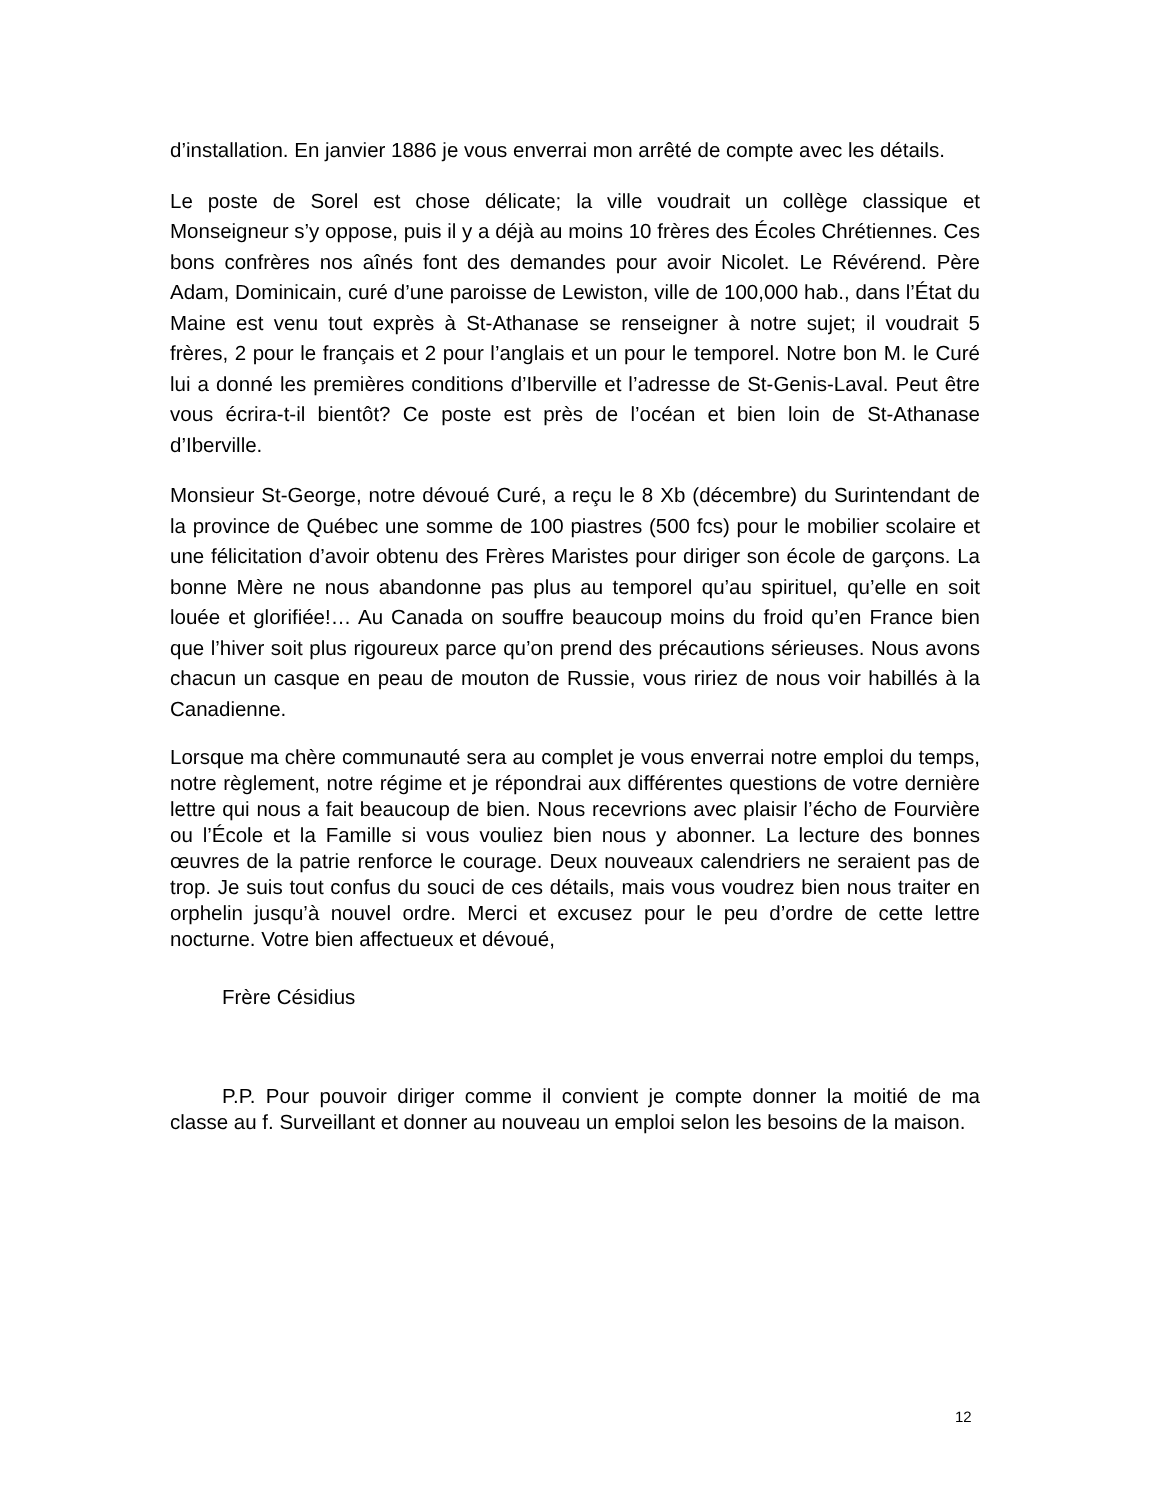d’installation. En janvier 1886 je vous enverrai mon arrêté de compte avec les détails.
Le poste de Sorel est chose délicate; la ville voudrait un collège classique et Monseigneur s’y oppose, puis il y a déjà au moins 10 frères des Écoles Chrétiennes. Ces bons confrères nos aînés font des demandes pour avoir Nicolet. Le Révérend. Père Adam, Dominicain, curé d’une paroisse de Lewiston, ville de 100,000 hab., dans l’État du Maine est venu tout exprès à St-Athanase se renseigner à notre sujet; il voudrait 5 frères, 2 pour le français et 2 pour l’anglais et un pour le temporel. Notre bon M. le Curé lui a donné les premières conditions d’Iberville et l’adresse de St-Genis-Laval. Peut être vous écrira-t-il bientôt? Ce poste est près de l’océan et bien loin de St-Athanase d’Iberville.
Monsieur St-George, notre dévoué Curé, a reçu le 8 Xb (décembre) du Surintendant de la province de Québec une somme de 100 piastres (500 fcs) pour le mobilier scolaire et une félicitation d’avoir obtenu des Frères Maristes pour diriger son école de garçons. La bonne Mère ne nous abandonne pas plus au temporel qu’au spirituel, qu’elle en soit louée et glorifiée!… Au Canada on souffre beaucoup moins du froid qu’en France bien que l’hiver soit plus rigoureux parce qu’on prend des précautions sérieuses. Nous avons chacun un casque en peau de mouton de Russie, vous ririez de nous voir habillés à la Canadienne.
Lorsque ma chère communauté sera au complet je vous enverrai notre emploi du temps, notre règlement, notre régime et je répondrai aux différentes questions de votre dernière lettre qui nous a fait beaucoup de bien. Nous recevrions avec plaisir l’écho de Fourvière ou l’École et la Famille si vous vouliez bien nous y abonner. La lecture des bonnes œuvres de la patrie renforce le courage. Deux nouveaux calendriers ne seraient pas de trop. Je suis tout confus du souci de ces détails, mais vous voudrez bien nous traiter en orphelin jusqu’à nouvel ordre. Merci et excusez pour le peu d’ordre de cette lettre nocturne. Votre bien affectueux et dévoué,
Frère Césidius
P.P. Pour pouvoir diriger comme il convient je compte donner la moitié de ma classe au f. Surveillant et donner au nouveau un emploi selon les besoins de la maison.
12